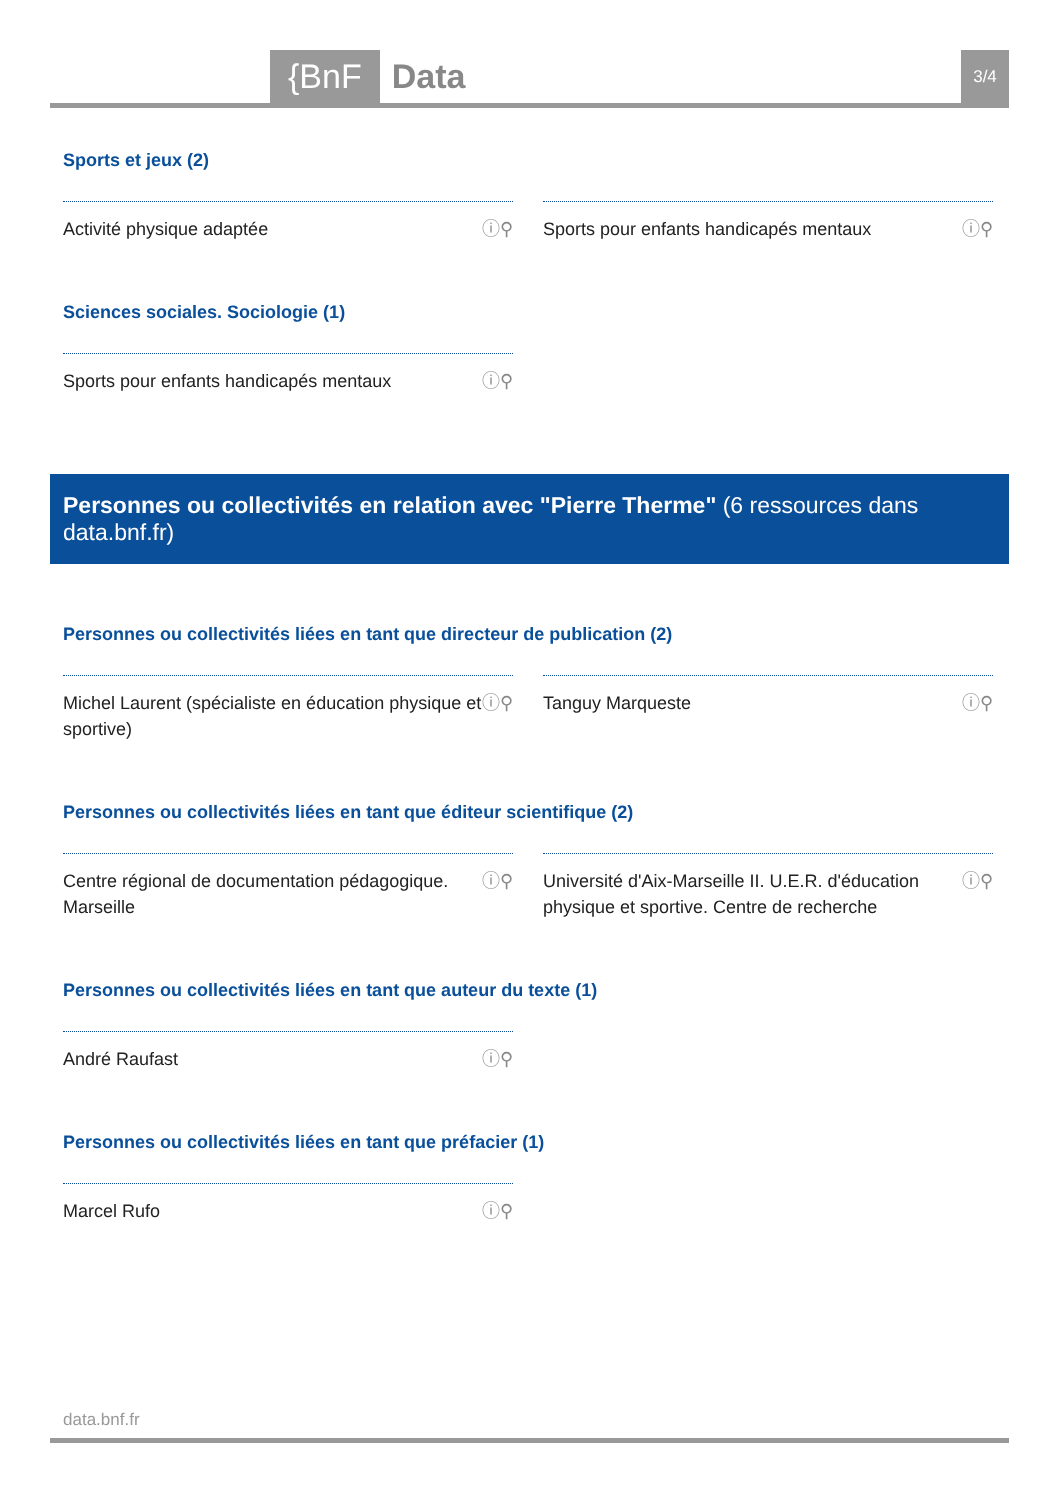{BnF Data 3/4
Sports et jeux (2)
Activité physique adaptée ⓘ⚲ Sports pour enfants handicapés mentaux ⓘ⚲
Sciences sociales. Sociologie (1)
Sports pour enfants handicapés mentaux ⓘ⚲
Personnes ou collectivités en relation avec "Pierre Therme" (6 ressources dans data.bnf.fr)
Personnes ou collectivités liées en tant que directeur de publication (2)
Michel Laurent (spécialiste en éducation physique et sportive) ⓘ⚲
Tanguy Marqueste ⓘ⚲
Personnes ou collectivités liées en tant que éditeur scientifique (2)
Centre régional de documentation pédagogique. Marseille ⓘ⚲
Université d'Aix-Marseille II. U.E.R. d'éducation physique et sportive. Centre de recherche ⓘ⚲
Personnes ou collectivités liées en tant que auteur du texte (1)
André Raufast ⓘ⚲
Personnes ou collectivités liées en tant que préfacier (1)
Marcel Rufo ⓘ⚲
data.bnf.fr